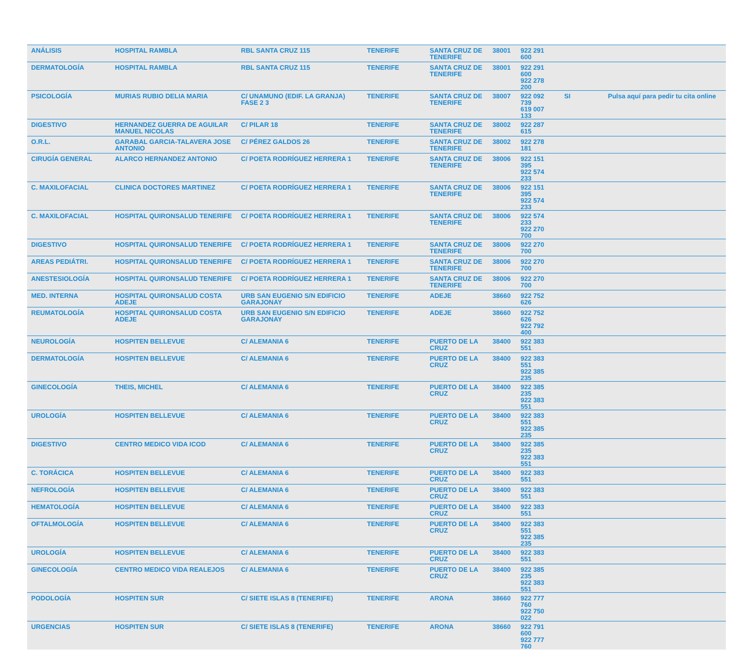| ANÁLISIS | HOSPITAL RAMBLA | RBL SANTA CRUZ 115 | TENERIFE | SANTA CRUZ DE TENERIFE | 38001 | 922 291 600 | | |
| DERMATOLOGÍA | HOSPITAL RAMBLA | RBL SANTA CRUZ 115 | TENERIFE | SANTA CRUZ DE TENERIFE | 38001 | 922 291 600 922 278 200 | | |
| PSICOLOGÍA | MURIAS RUBIO DELIA MARIA | C/ UNAMUNO (EDIF. LA GRANJA) FASE 2 3 | TENERIFE | SANTA CRUZ DE TENERIFE | 38007 | 922 092 739 619 007 133 | SI | Pulsa aquí para pedir tu cita online |
| DIGESTIVO | HERNANDEZ GUERRA DE AGUILAR MANUEL NICOLAS | C/ PILAR 18 | TENERIFE | SANTA CRUZ DE TENERIFE | 38002 | 922 287 615 | | |
| O.R.L. | GARABAL GARCIA-TALAVERA JOSE ANTONIO | C/ PÉREZ GALDOS 26 | TENERIFE | SANTA CRUZ DE TENERIFE | 38002 | 922 278 181 | | |
| CIRUGÍA GENERAL | ALARCO HERNANDEZ ANTONIO | C/ POETA RODRÍGUEZ HERRERA 1 | TENERIFE | SANTA CRUZ DE TENERIFE | 38006 | 922 151 395 922 574 233 | | |
| C. MAXILOFACIAL | CLINICA DOCTORES MARTINEZ | C/ POETA RODRÍGUEZ HERRERA 1 | TENERIFE | SANTA CRUZ DE TENERIFE | 38006 | 922 151 395 922 574 233 | | |
| C. MAXILOFACIAL | HOSPITAL QUIRONSALUD TENERIFE | C/ POETA RODRÍGUEZ HERRERA 1 | TENERIFE | SANTA CRUZ DE TENERIFE | 38006 | 922 574 233 922 270 700 | | |
| DIGESTIVO | HOSPITAL QUIRONSALUD TENERIFE | C/ POETA RODRÍGUEZ HERRERA 1 | TENERIFE | SANTA CRUZ DE TENERIFE | 38006 | 922 270 700 | | |
| AREAS PEDIÁTRI. | HOSPITAL QUIRONSALUD TENERIFE | C/ POETA RODRÍGUEZ HERRERA 1 | TENERIFE | SANTA CRUZ DE TENERIFE | 38006 | 922 270 700 | | |
| ANESTESIOLOGÍA | HOSPITAL QUIRONSALUD TENERIFE | C/ POETA RODRÍGUEZ HERRERA 1 | TENERIFE | SANTA CRUZ DE TENERIFE | 38006 | 922 270 700 | | |
| MED. INTERNA | HOSPITAL QUIRONSALUD COSTA ADEJE | URB SAN EUGENIO S/N EDIFICIO GARAJONAY | TENERIFE | ADEJE | 38660 | 922 752 626 | | |
| REUMATOLOGÍA | HOSPITAL QUIRONSALUD COSTA ADEJE | URB SAN EUGENIO S/N EDIFICIO GARAJONAY | TENERIFE | ADEJE | 38660 | 922 752 626 922 792 400 | | |
| NEUROLOGÍA | HOSPITEN BELLEVUE | C/ ALEMANIA 6 | TENERIFE | PUERTO DE LA CRUZ | 38400 | 922 383 551 | | |
| DERMATOLOGÍA | HOSPITEN BELLEVUE | C/ ALEMANIA 6 | TENERIFE | PUERTO DE LA CRUZ | 38400 | 922 383 551 922 385 235 | | |
| GINECOLOGÍA | THEIS, MICHEL | C/ ALEMANIA 6 | TENERIFE | PUERTO DE LA CRUZ | 38400 | 922 385 235 922 383 551 | | |
| UROLOGÍA | HOSPITEN BELLEVUE | C/ ALEMANIA 6 | TENERIFE | PUERTO DE LA CRUZ | 38400 | 922 383 551 922 385 235 | | |
| DIGESTIVO | CENTRO MEDICO VIDA ICOD | C/ ALEMANIA 6 | TENERIFE | PUERTO DE LA CRUZ | 38400 | 922 385 235 922 383 551 | | |
| C. TORÁCICA | HOSPITEN BELLEVUE | C/ ALEMANIA 6 | TENERIFE | PUERTO DE LA CRUZ | 38400 | 922 383 551 | | |
| NEFROLOGÍA | HOSPITEN BELLEVUE | C/ ALEMANIA 6 | TENERIFE | PUERTO DE LA CRUZ | 38400 | 922 383 551 | | |
| HEMATOLOGÍA | HOSPITEN BELLEVUE | C/ ALEMANIA 6 | TENERIFE | PUERTO DE LA CRUZ | 38400 | 922 383 551 | | |
| OFTALMOLOGÍA | HOSPITEN BELLEVUE | C/ ALEMANIA 6 | TENERIFE | PUERTO DE LA CRUZ | 38400 | 922 383 551 922 385 235 | | |
| UROLOGÍA | HOSPITEN BELLEVUE | C/ ALEMANIA 6 | TENERIFE | PUERTO DE LA CRUZ | 38400 | 922 383 551 | | |
| GINECOLOGÍA | CENTRO MEDICO VIDA REALEJOS | C/ ALEMANIA 6 | TENERIFE | PUERTO DE LA CRUZ | 38400 | 922 385 235 922 383 551 | | |
| PODOLOGÍA | HOSPITEN SUR | C/ SIETE ISLAS 8 (TENERIFE) | TENERIFE | ARONA | 38660 | 922 777 760 922 750 022 | | |
| URGENCIAS | HOSPITEN SUR | C/ SIETE ISLAS 8 (TENERIFE) | TENERIFE | ARONA | 38660 | 922 791 600 922 777 760 | | |